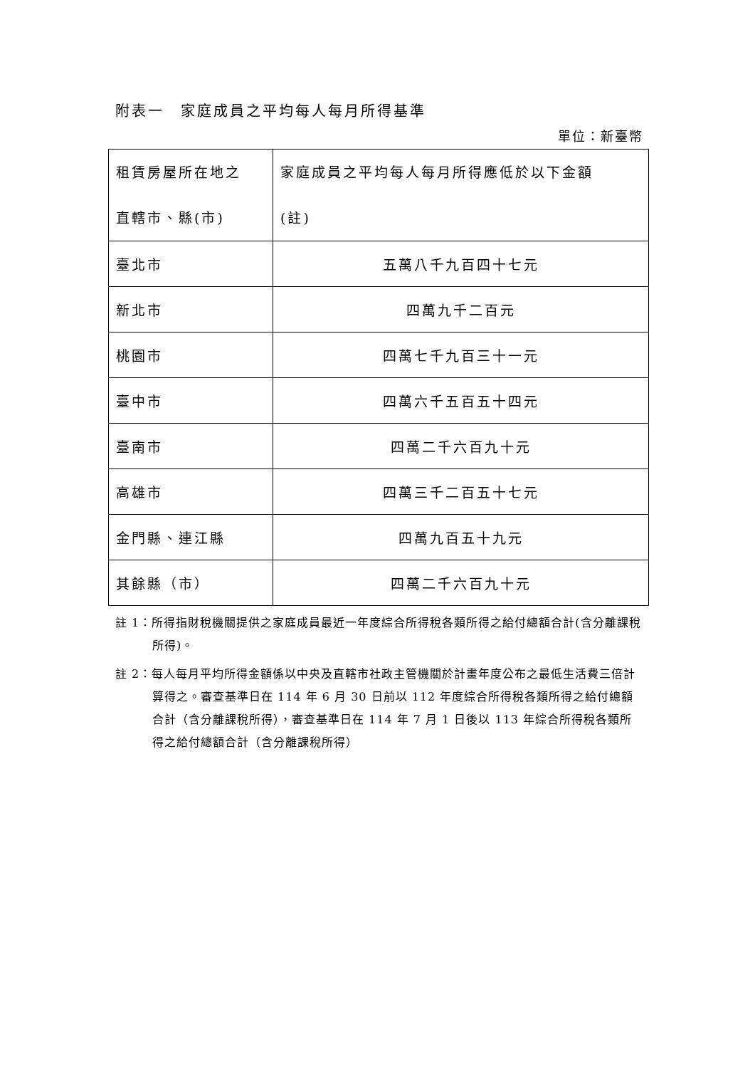附表一　家庭成員之平均每人每月所得基準
單位：新臺幣
| 租賃房屋所在地之 直轄市、縣(市) | 家庭成員之平均每人每月所得應低於以下金額 (註) |
| --- | --- |
| 臺北市 | 五萬八千九百四十七元 |
| 新北市 | 四萬九千二百元 |
| 桃園市 | 四萬七千九百三十一元 |
| 臺中市 | 四萬六千五百五十四元 |
| 臺南市 | 四萬二千六百九十元 |
| 高雄市 | 四萬三千二百五十七元 |
| 金門縣、連江縣 | 四萬九百五十九元 |
| 其餘縣（市） | 四萬二千六百九十元 |
註 1：所得指財稅機關提供之家庭成員最近一年度綜合所得稅各類所得之給付總額合計(含分離課稅所得)。
註 2：每人每月平均所得金額係以中央及直轄市社政主管機關於計畫年度公布之最低生活費三倍計算得之。審查基準日在 114 年 6 月 30 日前以 112 年度綜合所得稅各類所得之給付總額合計（含分離課稅所得），審查基準日在 114 年 7 月 1 日後以 113 年綜合所得稅各類所得之給付總額合計（含分離課稅所得）